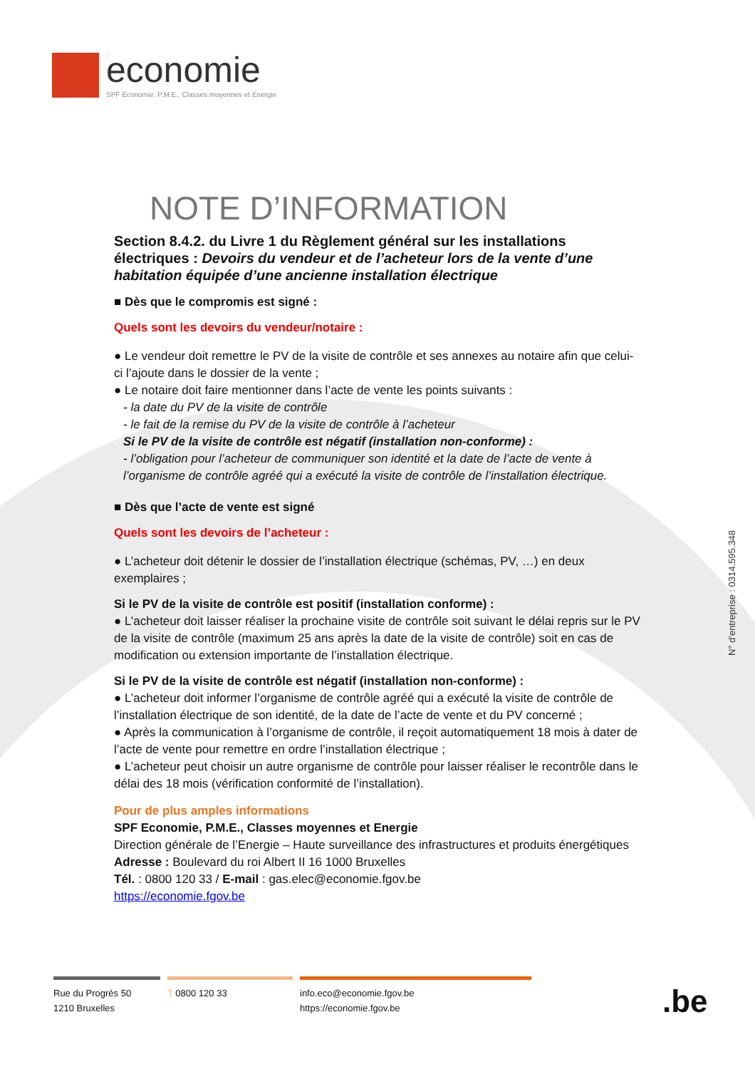economie
SPF Economie, P.M.E., Classes moyennes et Energie
N° d'entreprise : 0314.595.348
NOTE D’INFORMATION
Section 8.4.2. du Livre 1 du Règlement général sur les installations électriques : Devoirs du vendeur et de l’acheteur lors de la vente d’une habitation équipée d’une ancienne installation électrique
■ Dès que le compromis est signé :
Quels sont les devoirs du vendeur/notaire :
● Le vendeur doit remettre le PV de la visite de contrôle et ses annexes au notaire afin que celui-ci l’ajoute dans le dossier de la vente ;
● Le notaire doit faire mentionner dans l’acte de vente les points suivants :
- la date du PV de la visite de contrôle
- le fait de la remise du PV de la visite de contrôle à l’acheteur
Si le PV de la visite de contrôle est négatif (installation non-conforme) :
- l’obligation pour l’acheteur de communiquer son identité et la date de l’acte de vente à l’organisme de contrôle agréé qui a exécuté la visite de contrôle de l’installation électrique.
■ Dès que l’acte de vente est signé
Quels sont les devoirs de l’acheteur :
● L’acheteur doit détenir le dossier de l’installation électrique (schémas, PV, …) en deux exemplaires ;
Si le PV de la visite de contrôle est positif (installation conforme) :
● L’acheteur doit laisser réaliser la prochaine visite de contrôle soit suivant le délai repris sur le PV de la visite de contrôle (maximum 25 ans après la date de la visite de contrôle) soit en cas de modification ou extension importante de l’installation électrique.
Si le PV de la visite de contrôle est négatif (installation non-conforme) :
● L’acheteur doit informer l’organisme de contrôle agréé qui a exécuté la visite de contrôle de l’installation électrique de son identité, de la date de l’acte de vente et du PV concerné ;
● Après la communication à l’organisme de contrôle, il reçoit automatiquement 18 mois à dater de l’acte de vente pour remettre en ordre l’installation électrique ;
● L’acheteur peut choisir un autre organisme de contrôle pour laisser réaliser le recontrôle dans le délai des 18 mois (vérification conformité de l’installation).
Pour de plus amples informations
SPF Economie, P.M.E., Classes moyennes et Energie
Direction générale de l’Energie – Haute surveillance des infrastructures et produits énergétiques
Adresse : Boulevard du roi Albert II 16 1000 Bruxelles
Tél. : 0800 120 33 / E-mail : gas.elec@economie.fgov.be
https://economie.fgov.be
Rue du Progrès 50
1210 Bruxelles
T 0800 120 33 info.eco@economie.fgov.be
https://economie.fgov.be
.be